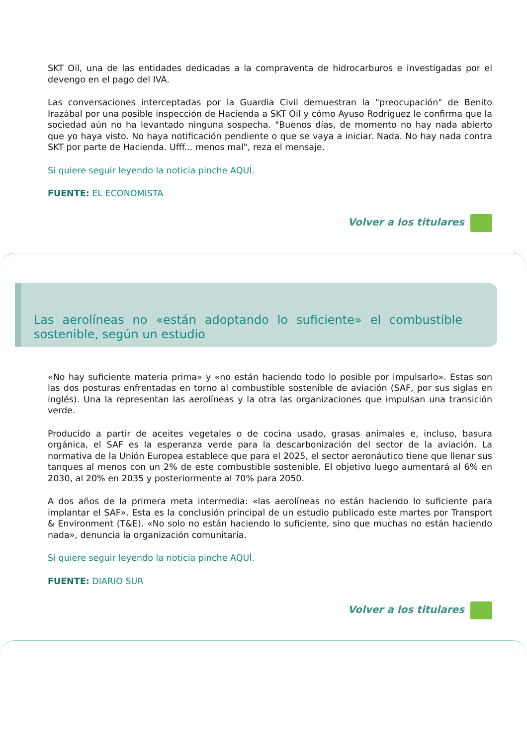SKT Oil, una de las entidades dedicadas a la compraventa de hidrocarburos e investigadas por el devengo en el pago del IVA.
Las conversaciones interceptadas por la Guardia Civil demuestran la "preocupación" de Benito Irazábal por una posible inspección de Hacienda a SKT Oil y cómo Ayuso Rodríguez le confirma que la sociedad aún no ha levantado ninguna sospecha. "Buenos días, de momento no hay nada abierto que yo haya visto. No haya notificación pendiente o que se vaya a iniciar. Nada. No hay nada contra SKT por parte de Hacienda. Ufff... menos mal", reza el mensaje.
Si quiere seguir leyendo la noticia pinche AQUÍ.
FUENTE: EL ECONOMISTA
Volver a los titulares
Las aerolíneas no «están adoptando lo suficiente» el combustible sostenible, según un estudio
«No hay suficiente materia prima» y «no están haciendo todo lo posible por impulsarlo». Estas son las dos posturas enfrentadas en torno al combustible sostenible de aviación (SAF, por sus siglas en inglés). Una la representan las aerolíneas y la otra las organizaciones que impulsan una transición verde.
Producido a partir de aceites vegetales o de cocina usado, grasas animales e, incluso, basura orgánica, el SAF es la esperanza verde para la descarbonización del sector de la aviación. La normativa de la Unión Europea establece que para el 2025, el sector aeronáutico tiene que llenar sus tanques al menos con un 2% de este combustible sostenible. El objetivo luego aumentará al 6% en 2030, al 20% en 2035 y posteriormente al 70% para 2050.
A dos años de la primera meta intermedia: «las aerolíneas no están haciendo lo suficiente para implantar el SAF». Esta es la conclusión principal de un estudio publicado este martes por Transport & Environment (T&E). «No solo no están haciendo lo suficiente, sino que muchas no están haciendo nada», denuncia la organización comunitaria.
Si quiere seguir leyendo la noticia pinche AQUÍ.
FUENTE: DIARIO SUR
Volver a los titulares